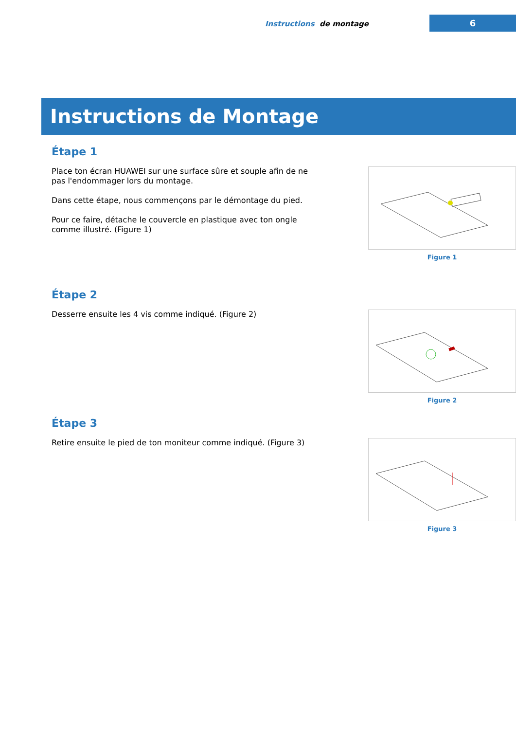Instructions de montage
6
Instructions de Montage
Étape 1
Place ton écran HUAWEI sur une surface sûre et souple afin de ne pas l'endommager lors du montage.
Dans cette étape, nous commençons par le démontage du pied.
Pour ce faire, détache le couvercle en plastique avec ton ongle comme illustré. (Figure 1)
Figure 1
Étape 2
Desserre ensuite les 4 vis comme indiqué. (Figure 2)
Figure 2
Étape 3
Retire ensuite le pied de ton moniteur comme indiqué. (Figure 3)
Figure 3